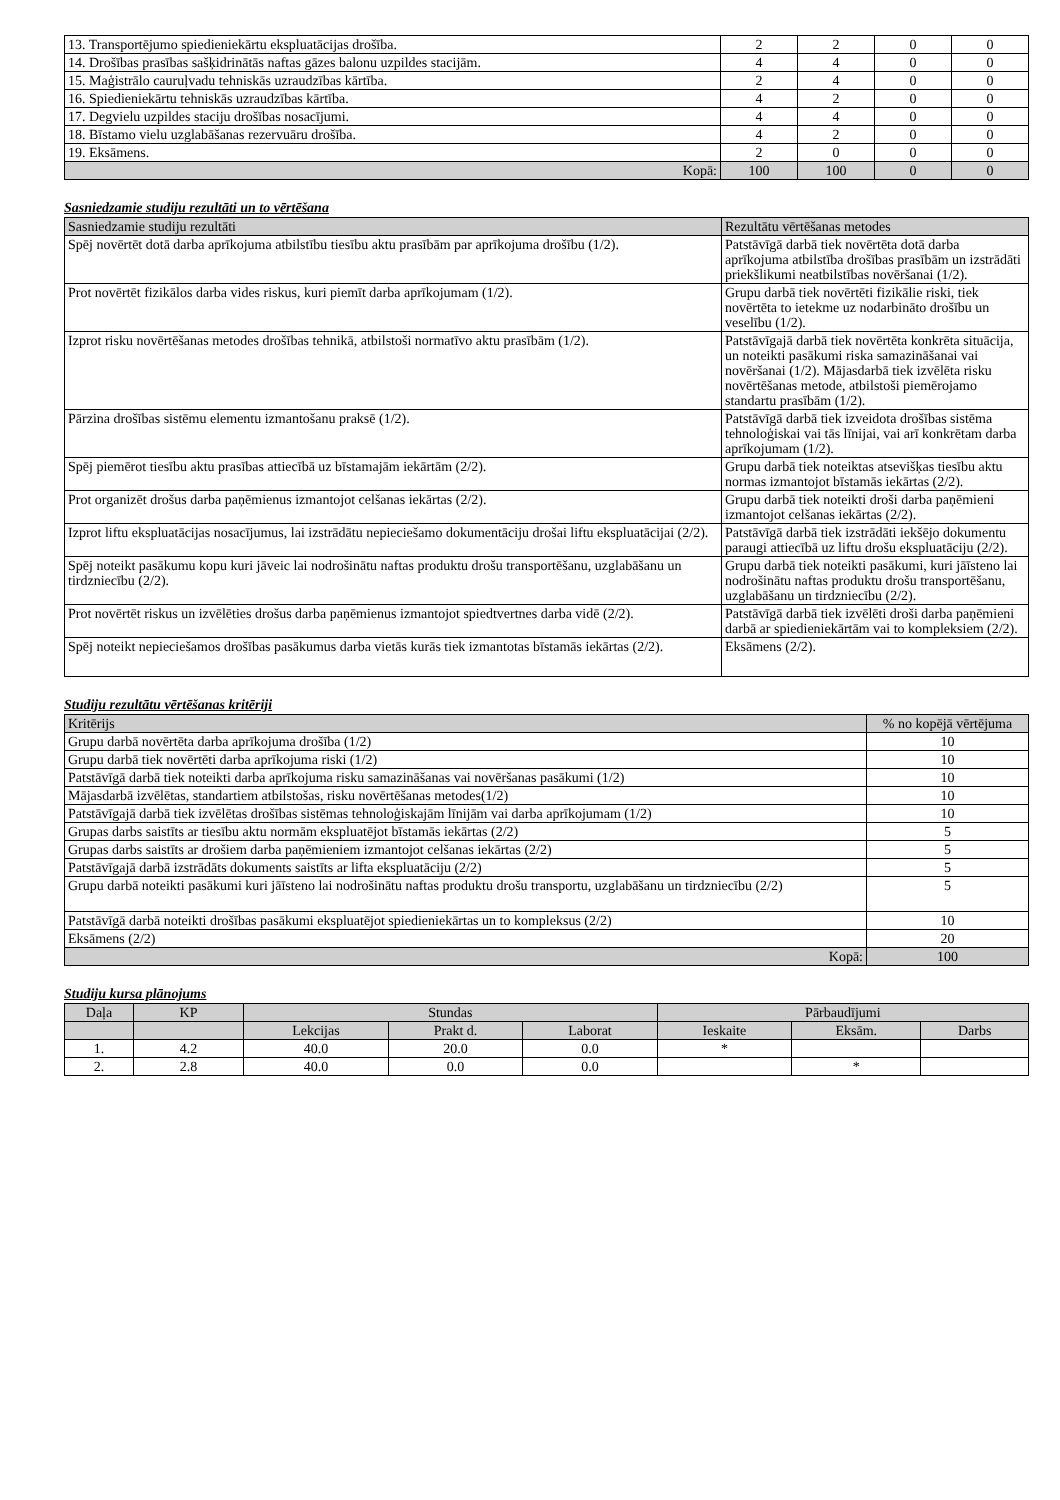| 13. Transportējumo spiedieniekārtu ekspluatācijas drošība. | 2 | 2 | 0 | 0 |
| 14. Drošības prasības sašķidrinātās naftas gāzes balonu uzpildes stacijām. | 4 | 4 | 0 | 0 |
| 15. Maģistrālo cauruļvadu tehniskās uzraudzības kārtība. | 2 | 4 | 0 | 0 |
| 16. Spiedieniekārtu tehniskās uzraudzības kārtība. | 4 | 2 | 0 | 0 |
| 17. Degvielu uzpildes staciju drošības nosacījumi. | 4 | 4 | 0 | 0 |
| 18. Bīstamo vielu uzglabāšanas rezervuāru drošība. | 4 | 2 | 0 | 0 |
| 19. Eksāmens. | 2 | 0 | 0 | 0 |
| Kopā: | 100 | 100 | 0 | 0 |
Sasniedzamie studiju rezultāti un to vērtēšana
| Sasniedzamie studiju rezultāti | Rezultātu vērtēšanas metodes |
| Spēj novērtēt dotā darba aprīkojuma atbilstību tiesību aktu prasībām par aprīkojuma drošību (1/2). | Patstāvīgā darbā tiek novērtēta dotā darba aprīkojuma atbilstība drošības prasībām un izstrādāti priekšlikumi neatbilstības novēršanai (1/2). |
| Prot novērtēt fizikālos darba vides riskus, kuri piemīt darba aprīkojumam (1/2). | Grupu darbā tiek novērtēti fizikālie riski, tiek novērtēta to ietekme uz nodarbināto drošību un veselību (1/2). |
| Izprot risku novērtēšanas metodes drošības tehnikā, atbilstoši normatīvo aktu prasībām (1/2). | Patstāvīgajā darbā tiek novērtēta konkrēta situācija, un noteikti pasākumi riska samazināšanai vai novēršanai (1/2). Mājasdarbā tiek izvēlēta risku novērtēšanas metode, atbilstoši piemērojamo standartu prasībām (1/2). |
| Pārzina drošības sistēmu elementu izmantošanu praksē (1/2). | Patstāvīgā darbā tiek izveidota drošības sistēma tehnoloģiskai vai tās līnijai, vai arī konkrētam darba aprīkojumam (1/2). |
| Spēj piemērot tiesību aktu prasības attiecībā uz bīstamajām iekārtām (2/2). | Grupu darbā tiek noteiktas atsevišķas tiesību aktu normas izmantojot bīstamās iekārtas (2/2). |
| Prot organizēt drošus darba paņēmienus izmantojot celšanas iekārtas (2/2). | Grupu darbā tiek noteikti droši darba paņēmieni izmantojot celšanas iekārtas (2/2). |
| Izprot liftu ekspluatācijas nosacījumus, lai izstrādātu nepieciešamo dokumentāciju drošai liftu ekspluatācijai (2/2). | Patstāvīgā darbā tiek izstrādāti iekšējo dokumentu paraugi attiecībā uz liftu drošu ekspluatāciju (2/2). |
| Spēj noteikt pasākumu kopu kuri jāveic lai nodrošinātu naftas produktu drošu transportēšanu, uzglabāšanu un tirdzniecību (2/2). | Grupu darbā tiek noteikti pasākumi, kuri jāīsteno lai nodrošinātu naftas produktu drošu transportēšanu, uzglabāšanu un tirdzniecību (2/2). |
| Prot novērtēt riskus un izvēlēties drošus darba paņēmienus izmantojot spiedtvertnes darba vidē (2/2). | Patstāvīgā darbā tiek izvēlēti droši darba paņēmieni darbā ar spiedieniekārtām vai to kompleksiem (2/2). |
| Spēj noteikt nepieciešamos drošības pasākumus darba vietās kurās tiek izmantotas bīstamās iekārtas (2/2). | Eksāmens (2/2). |
Studiju rezultātu vērtēšanas kritēriji
| Kritērijs | % no kopējā vērtējuma |
| Grupu darbā novērtēta darba aprīkojuma drošība (1/2) | 10 |
| Grupu darbā tiek novērtēti darba aprīkojuma riski (1/2) | 10 |
| Patstāvīgā darbā tiek noteikti darba aprīkojuma risku samazināšanas vai novēršanas pasākumi (1/2) | 10 |
| Mājasdarbā izvēlētas, standartiem atbilstošas, risku novērtēšanas metodes(1/2) | 10 |
| Patstāvīgajā darbā tiek izvēlētas drošības sistēmas tehnoloģiskajām līnijām vai darba aprīkojumam (1/2) | 10 |
| Grupas darbs saistīts ar tiesību aktu normām ekspluatējot bīstamās iekārtas (2/2) | 5 |
| Grupas darbs saistīts ar drošiem darba paņēmieniem izmantojot celšanas iekārtas (2/2) | 5 |
| Patstāvīgajā darbā izstrādāts dokuments saistīts ar lifta ekspluatāciju (2/2) | 5 |
| Grupu darbā noteikti pasākumi kuri jāīsteno lai nodrošinātu naftas produktu drošu transportu, uzglabāšanu un tirdzniecību (2/2) | 5 |
| Patstāvīgā darbā noteikti drošības pasākumi ekspluatējot spiedieniekārtas un to kompleksus (2/2) | 10 |
| Eksāmens (2/2) | 20 |
| Kopā: | 100 |
Studiju kursa plānojums
| Daļa | KP | Stundas | | | Pārbaudījumi | | |
| | | Lekcijas | Prakt d. | Laborat | Ieskaite | Eksām. | Darbs |
| 1. | 4.2 | 40.0 | 20.0 | 0.0 | * | | |
| 2. | 2.8 | 40.0 | 0.0 | 0.0 | | * | |